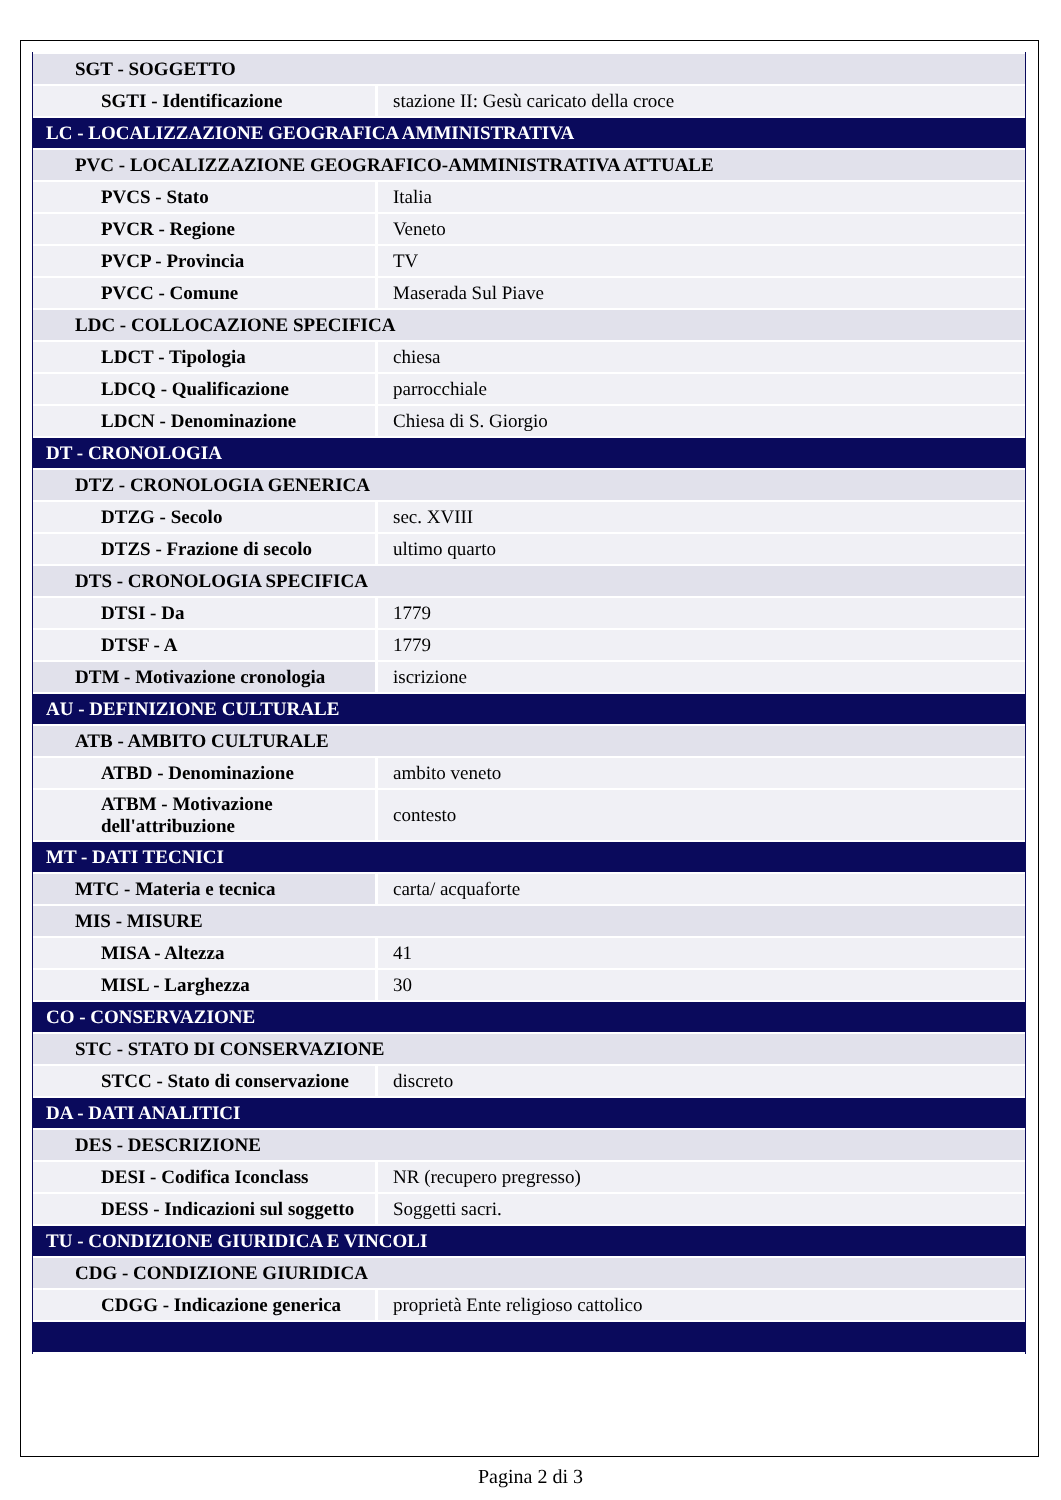| SGT - SOGGETTO | |
| SGTI - Identificazione | stazione II: Gesù caricato della croce |
| LC - LOCALIZZAZIONE GEOGRAFICA AMMINISTRATIVA | |
| PVC - LOCALIZZAZIONE GEOGRAFICO-AMMINISTRATIVA ATTUALE | |
| PVCS - Stato | Italia |
| PVCR - Regione | Veneto |
| PVCP - Provincia | TV |
| PVCC - Comune | Maserada Sul Piave |
| LDC - COLLOCAZIONE SPECIFICA | |
| LDCT - Tipologia | chiesa |
| LDCQ - Qualificazione | parrocchiale |
| LDCN - Denominazione | Chiesa di S. Giorgio |
| DT - CRONOLOGIA | |
| DTZ - CRONOLOGIA GENERICA | |
| DTZG - Secolo | sec. XVIII |
| DTZS - Frazione di secolo | ultimo quarto |
| DTS - CRONOLOGIA SPECIFICA | |
| DTSI - Da | 1779 |
| DTSF - A | 1779 |
| DTM - Motivazione cronologia | iscrizione |
| AU - DEFINIZIONE CULTURALE | |
| ATB - AMBITO CULTURALE | |
| ATBD - Denominazione | ambito veneto |
| ATBM - Motivazione dell'attribuzione | contesto |
| MT - DATI TECNICI | |
| MTC - Materia e tecnica | carta/ acquaforte |
| MIS - MISURE | |
| MISA - Altezza | 41 |
| MISL - Larghezza | 30 |
| CO - CONSERVAZIONE | |
| STC - STATO DI CONSERVAZIONE | |
| STCC - Stato di conservazione | discreto |
| DA - DATI ANALITICI | |
| DES - DESCRIZIONE | |
| DESI - Codifica Iconclass | NR (recupero pregresso) |
| DESS - Indicazioni sul soggetto | Soggetti sacri. |
| TU - CONDIZIONE GIURIDICA E VINCOLI | |
| CDG - CONDIZIONE GIURIDICA | |
| CDGG - Indicazione generica | proprietà Ente religioso cattolico |
Pagina 2 di 3